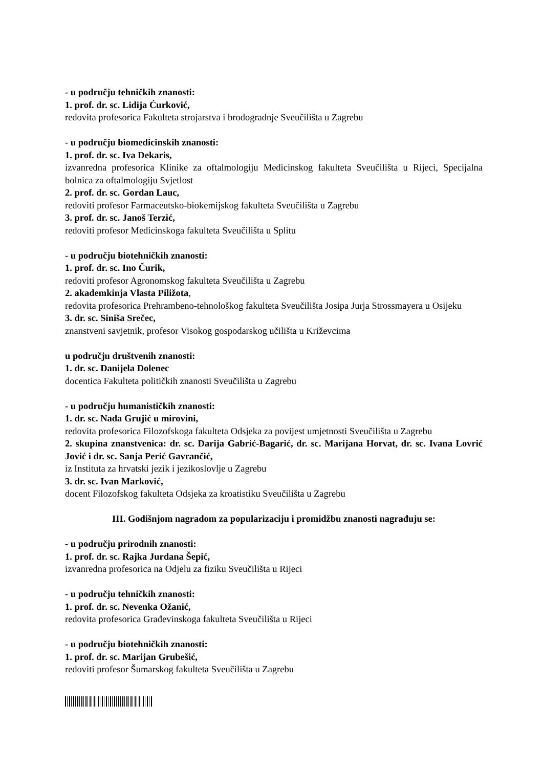- u području tehničkih znanosti:
1. prof. dr. sc. Lidija Ćurković,
redovita profesorica Fakulteta strojarstva i brodogradnje Sveučilišta u Zagrebu
- u području biomedicinskih znanosti:
1. prof. dr. sc. Iva Dekaris,
izvanredna profesorica Klinike za oftalmologiju Medicinskog fakulteta Sveučilišta u Rijeci, Specijalna bolnica za oftalmologiju Svjetlost
2. prof. dr. sc. Gordan Lauc,
redoviti profesor Farmaceutsko-biokemijskog fakulteta Sveučilišta u Zagrebu
3. prof. dr. sc. Janoš Terzić,
redoviti profesor Medicinskoga fakulteta Sveučilišta u Splitu
- u području biotehničkih znanosti:
1. prof. dr. sc. Ino Čurik,
redoviti profesor Agronomskog fakulteta Sveučilišta u Zagrebu
2. akademkinja Vlasta Piližota,
redovita profesorica Prehrambeno-tehnološkog fakulteta Sveučilišta Josipa Jurja Strossmayera u Osijeku
3. dr. sc. Siniša Srečec,
znanstveni savjetnik, profesor Visokog gospodarskog učilišta u Križevcima
u području društvenih znanosti:
1. dr. sc. Danijela Dolenec
docentica Fakulteta političkih znanosti Sveučilišta u Zagrebu
- u području humanističkih znanosti:
1. dr. sc. Nada Grujić u mirovini,
redovita profesorica Filozofskoga fakulteta Odsjeka za povijest umjetnosti Sveučilišta u Zagrebu
2. skupina znanstvenica: dr. sc. Darija Gabrić-Bagarić, dr. sc. Marijana Horvat, dr. sc. Ivana Lovrić Jović i dr. sc. Sanja Perić Gavrančić,
iz Instituta za hrvatski jezik i jezikoslovlje u Zagrebu
3. dr. sc. Ivan Marković,
docent Filozofskog fakulteta Odsjeka za kroatistiku Sveučilišta u Zagrebu
III. Godišnjom nagradom za popularizaciju i promidžbu znanosti nagrađuju se:
- u području prirodnih znanosti:
1. prof. dr. sc. Rajka Jurdana Šepić,
izvanredna profesorica na Odjelu za fiziku Sveučilišta u Rijeci
- u području tehničkih znanosti:
1. prof. dr. sc. Nevenka Ožanić,
redovita profesorica Građevinskoga fakulteta Sveučilišta u Rijeci
- u području biotehničkih znanosti:
1. prof. dr. sc. Marijan Grubešić,
redoviti profesor Šumarskog fakulteta Sveučilišta u Zagrebu